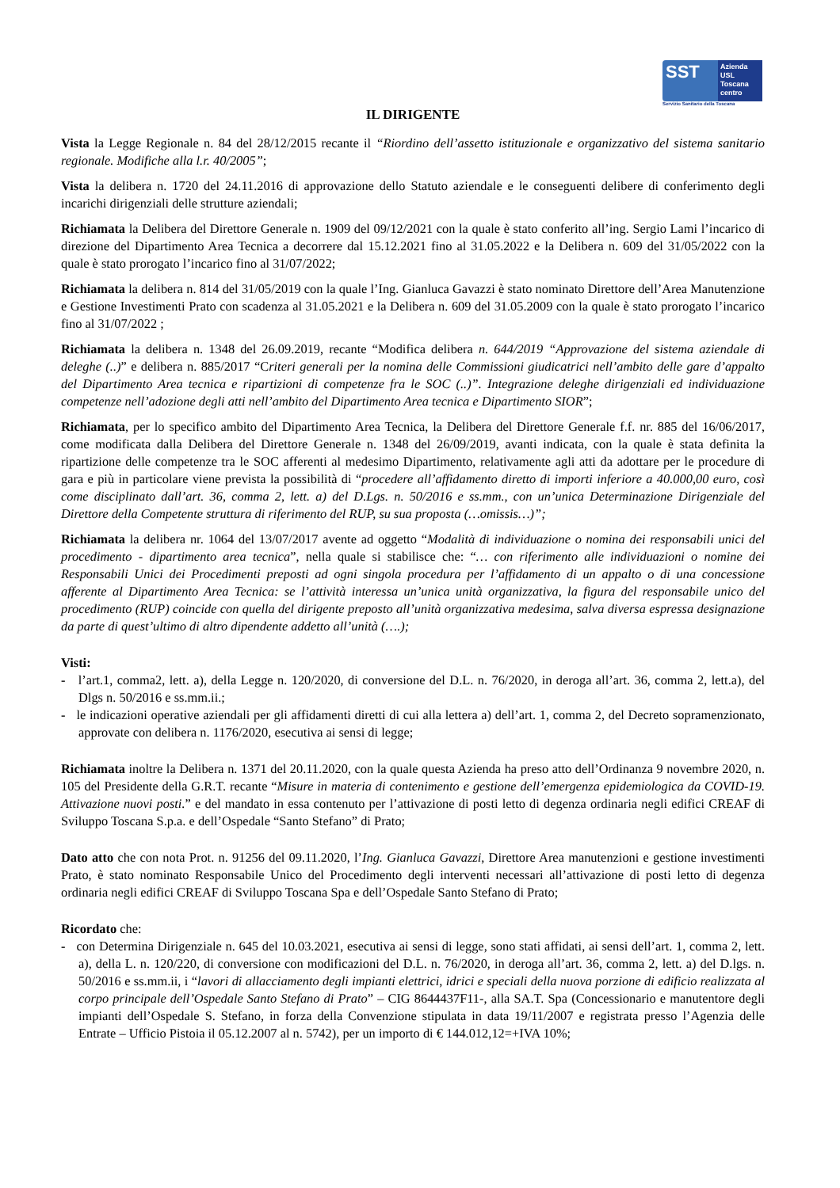SST
Azienda
USL
Toscana
centro
Servizio Sanitario della Toscana
IL DIRIGENTE
Vista la Legge Regionale n. 84 del 28/12/2015 recante il “Riordino dell’assetto istituzionale e organizzativo del sistema sanitario regionale. Modifiche alla l.r. 40/2005”;
Vista la delibera n. 1720 del 24.11.2016 di approvazione dello Statuto aziendale e le conseguenti delibere di conferimento degli incarichi dirigenziali delle strutture aziendali;
Richiamata la Delibera del Direttore Generale n. 1909 del 09/12/2021 con la quale è stato conferito all’ing. Sergio Lami l’incarico di direzione del Dipartimento Area Tecnica a decorrere dal 15.12.2021 fino al 31.05.2022 e la Delibera n. 609 del 31/05/2022 con la quale è stato prorogato l’incarico fino al 31/07/2022;
Richiamata la delibera n. 814 del 31/05/2019 con la quale l’Ing. Gianluca Gavazzi è stato nominato Direttore dell’Area Manutenzione e Gestione Investimenti Prato con scadenza al 31.05.2021 e la Delibera n. 609 del 31.05.2009 con la quale è stato prorogato l’incarico fino al 31/07/2022 ;
Richiamata la delibera n. 1348 del 26.09.2019, recante “Modifica delibera n. 644/2019 “Approvazione del sistema aziendale di deleghe (..)” e delibera n. 885/2017 “Criteri generali per la nomina delle Commissioni giudicatrici nell’ambito delle gare d’appalto del Dipartimento Area tecnica e ripartizioni di competenze fra le SOC (..)”. Integrazione deleghe dirigenziali ed individuazione competenze nell’adozione degli atti nell’ambito del Dipartimento Area tecnica e Dipartimento SIOR”;
Richiamata, per lo specifico ambito del Dipartimento Area Tecnica, la Delibera del Direttore Generale f.f. nr. 885 del 16/06/2017, come modificata dalla Delibera del Direttore Generale n. 1348 del 26/09/2019, avanti indicata, con la quale è stata definita la ripartizione delle competenze tra le SOC afferenti al medesimo Dipartimento, relativamente agli atti da adottare per le procedure di gara e più in particolare viene prevista la possibilità di “procedere all’affidamento diretto di importi inferiore a 40.000,00 euro, così come disciplinato dall’art. 36, comma 2, lett. a) del D.Lgs. n. 50/2016 e ss.mm., con un’unica Determinazione Dirigenziale del Direttore della Competente struttura di riferimento del RUP, su sua proposta (…omissis…)”;
Richiamata la delibera nr. 1064 del 13/07/2017 avente ad oggetto “Modalità di individuazione o nomina dei responsabili unici del procedimento - dipartimento area tecnica”, nella quale si stabilisce che: “… con riferimento alle individuazioni o nomine dei Responsabili Unici dei Procedimenti preposti ad ogni singola procedura per l’affidamento di un appalto o di una concessione afferente al Dipartimento Area Tecnica: se l’attività interessa un’unica unità organizzativa, la figura del responsabile unico del procedimento (RUP) coincide con quella del dirigente preposto all’unità organizzativa medesima, salva diversa espressa designazione da parte di quest’ultimo di altro dipendente addetto all’unità (….);
Visti:
- l’art.1, comma2, lett. a), della Legge n. 120/2020, di conversione del D.L. n. 76/2020, in deroga all’art. 36, comma 2, lett.a), del Dlgs n. 50/2016 e ss.mm.ii.;
- le indicazioni operative aziendali per gli affidamenti diretti di cui alla lettera a) dell’art. 1, comma 2, del Decreto sopramenzionato, approvate con delibera n. 1176/2020, esecutiva ai sensi di legge;
Richiamata inoltre la Delibera n. 1371 del 20.11.2020, con la quale questa Azienda ha preso atto dell’Ordinanza 9 novembre 2020, n. 105 del Presidente della G.R.T. recante “Misure in materia di contenimento e gestione dell’emergenza epidemiologica da COVID-19. Attivazione nuovi posti.” e del mandato in essa contenuto per l’attivazione di posti letto di degenza ordinaria negli edifici CREAF di Sviluppo Toscana S.p.a. e dell’Ospedale “Santo Stefano” di Prato;
Dato atto che con nota Prot. n. 91256 del 09.11.2020, l’Ing. Gianluca Gavazzi, Direttore Area manutenzioni e gestione investimenti Prato, è stato nominato Responsabile Unico del Procedimento degli interventi necessari all’attivazione di posti letto di degenza ordinaria negli edifici CREAF di Sviluppo Toscana Spa e dell’Ospedale Santo Stefano di Prato;
Ricordato che:
- con Determina Dirigenziale n. 645 del 10.03.2021, esecutiva ai sensi di legge, sono stati affidati, ai sensi dell’art. 1, comma 2, lett. a), della L. n. 120/220, di conversione con modificazioni del D.L. n. 76/2020, in deroga all’art. 36, comma 2, lett. a) del D.lgs. n. 50/2016 e ss.mm.ii, i “lavori di allacciamento degli impianti elettrici, idrici e speciali della nuova porzione di edificio realizzata al corpo principale dell’Ospedale Santo Stefano di Prato” – CIG 8644437F11-, alla SA.T. Spa (Concessionario e manutentore degli impianti dell’Ospedale S. Stefano, in forza della Convenzione stipulata in data 19/11/2007 e registrata presso l’Agenzia delle Entrate – Ufficio Pistoia il 05.12.2007 al n. 5742), per un importo di € 144.012,12=+IVA 10%;